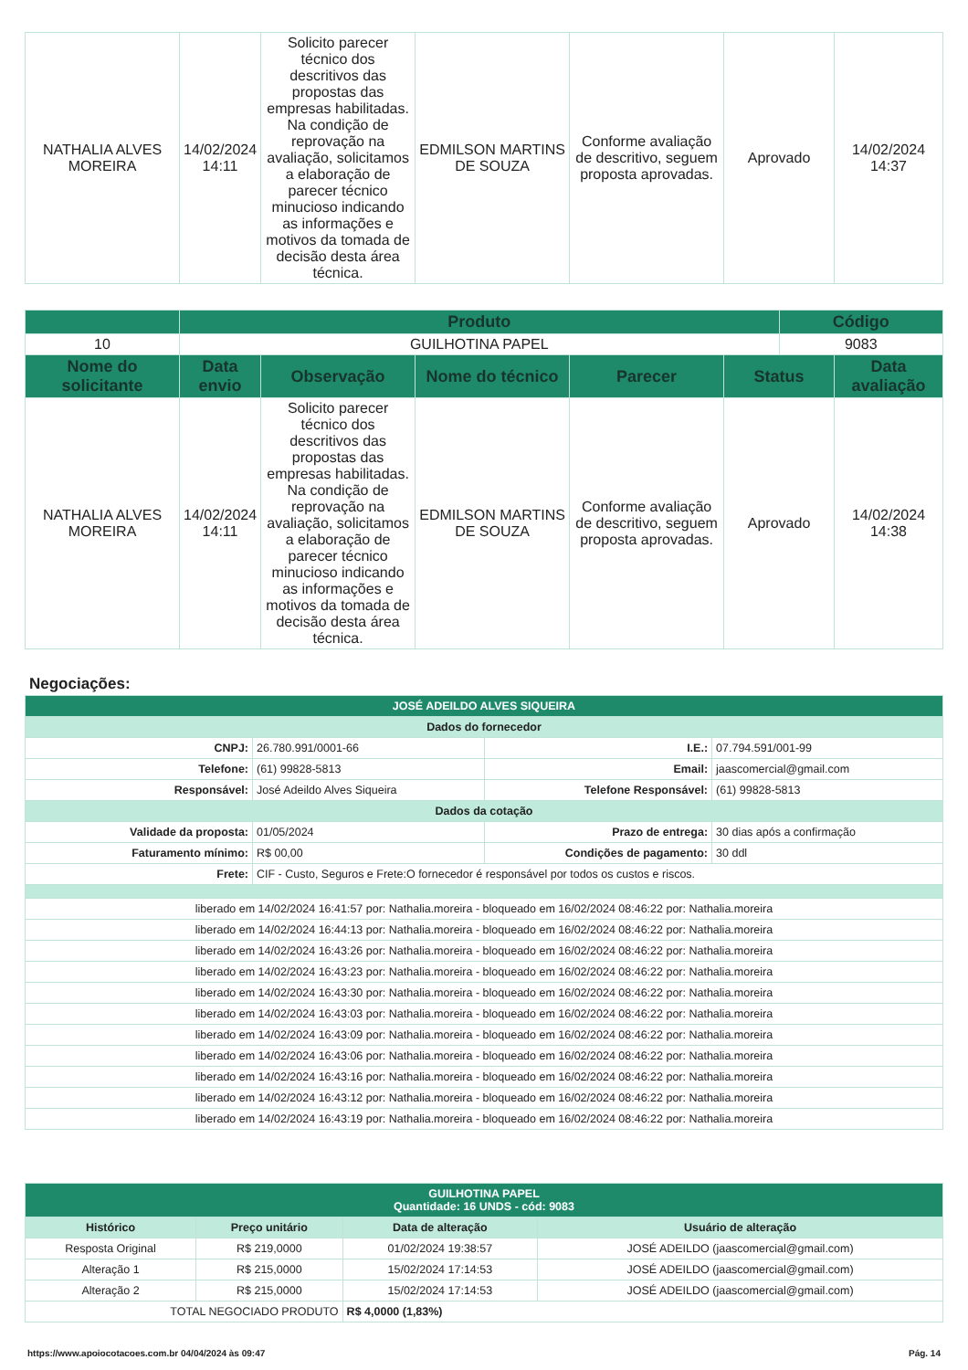| NATHALIA ALVES MOREIRA | 14/02/2024 14:11 | Solicito parecer técnico dos descritivos das propostas das empresas habilitadas. Na condição de reprovação na avaliação, solicitamos a elaboração de parecer técnico minucioso indicando as informações e motivos da tomada de decisão desta área técnica. | EDMILSON MARTINS DE SOUZA | Conforme avaliação de descritivo, seguem proposta aprovadas. | Aprovado | 14/02/2024 14:37 |
| | Produto | | | | | Código | |
| --- | --- | --- | --- | --- | --- | --- | --- |
| 10 | GUILHOTINA PAPEL | | | | | 9083 | |
| Nome do solicitante | Data envio | Observação | Nome do técnico | Parecer | Status | | Data avaliação |
| NATHALIA ALVES MOREIRA | 14/02/2024 14:11 | Solicito parecer técnico dos descritivos das propostas das empresas habilitadas. Na condição de reprovação na avaliação, solicitamos a elaboração de parecer técnico minucioso indicando as informações e motivos da tomada de decisão desta área técnica. | EDMILSON MARTINS DE SOUZA | Conforme avaliação de descritivo, seguem proposta aprovadas. | Aprovado | | 14/02/2024 14:38 |
Negociações:
| JOSÉ ADEILDO ALVES SIQUEIRA | | | |
| Dados do fornecedor | | | |
| CNPJ: | 26.780.991/0001-66 | I.E.: | 07.794.591/001-99 |
| Telefone: | (61) 99828-5813 | Email: | jaascomercial@gmail.com |
| Responsável: | José Adeildo Alves Siqueira | Telefone Responsável: | (61) 99828-5813 |
| Dados da cotação | | | |
| Validade da proposta: | 01/05/2024 | Prazo de entrega: | 30 dias após a confirmação |
| Faturamento mínimo: | R$ 00,00 | Condições de pagamento: | 30 ddl |
| Frete: | CIF - Custo, Seguros e Frete:O fornecedor é responsável por todos os custos e riscos. | | |
| liberado em 14/02/2024 16:41:57 por: Nathalia.moreira - bloqueado em 16/02/2024 08:46:22 por: Nathalia.moreira | | | |
| liberado em 14/02/2024 16:44:13 por: Nathalia.moreira - bloqueado em 16/02/2024 08:46:22 por: Nathalia.moreira | | | |
| liberado em 14/02/2024 16:43:26 por: Nathalia.moreira - bloqueado em 16/02/2024 08:46:22 por: Nathalia.moreira | | | |
| liberado em 14/02/2024 16:43:23 por: Nathalia.moreira - bloqueado em 16/02/2024 08:46:22 por: Nathalia.moreira | | | |
| liberado em 14/02/2024 16:43:30 por: Nathalia.moreira - bloqueado em 16/02/2024 08:46:22 por: Nathalia.moreira | | | |
| liberado em 14/02/2024 16:43:03 por: Nathalia.moreira - bloqueado em 16/02/2024 08:46:22 por: Nathalia.moreira | | | |
| liberado em 14/02/2024 16:43:09 por: Nathalia.moreira - bloqueado em 16/02/2024 08:46:22 por: Nathalia.moreira | | | |
| liberado em 14/02/2024 16:43:06 por: Nathalia.moreira - bloqueado em 16/02/2024 08:46:22 por: Nathalia.moreira | | | |
| liberado em 14/02/2024 16:43:16 por: Nathalia.moreira - bloqueado em 16/02/2024 08:46:22 por: Nathalia.moreira | | | |
| liberado em 14/02/2024 16:43:12 por: Nathalia.moreira - bloqueado em 16/02/2024 08:46:22 por: Nathalia.moreira | | | |
| liberado em 14/02/2024 16:43:19 por: Nathalia.moreira - bloqueado em 16/02/2024 08:46:22 por: Nathalia.moreira | | | |
| GUILHOTINA PAPEL Quantidade: 16 UNDS - cód: 9083 | | | |
| Histórico | Preço unitário | Data de alteração | Usuário de alteração |
| Resposta Original | R$ 219,0000 | 01/02/2024 19:38:57 | JOSÉ ADEILDO (jaascomercial@gmail.com) |
| Alteração 1 | R$ 215,0000 | 15/02/2024 17:14:53 | JOSÉ ADEILDO (jaascomercial@gmail.com) |
| Alteração 2 | R$ 215,0000 | 15/02/2024 17:14:53 | JOSÉ ADEILDO (jaascomercial@gmail.com) |
| TOTAL NEGOCIADO PRODUTO | | R$ 4,0000 (1,83%) | |
https://www.apoiocotacoes.com.br 04/04/2024 às 09:47 Pág. 14